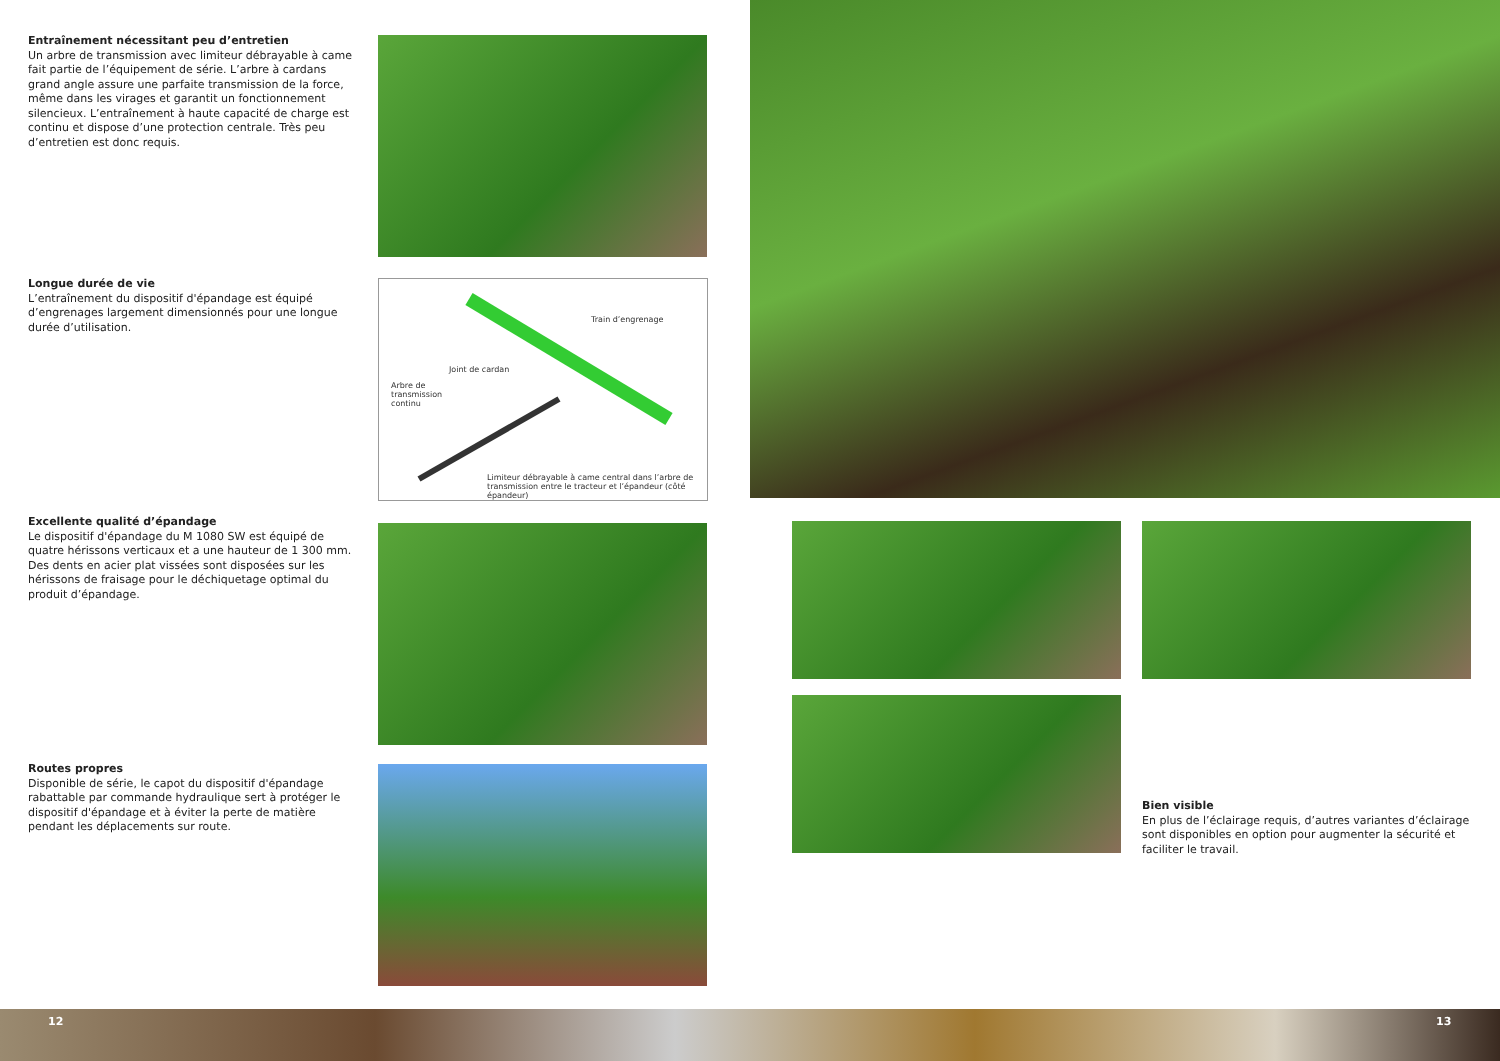Entraînement nécessitant peu d’entretien
Un arbre de transmission avec limiteur débrayable à came fait partie de l’équipement de série. L’arbre à cardans grand angle assure une parfaite transmission de la force, même dans les virages et garantit un fonctionnement silencieux. L’entraînement à haute capacité de charge est continu et dispose d’une protection centrale. Très peu d’entretien est donc requis.
Longue durée de vie
L’entraînement du dispositif d'épandage est équipé d’engrenages largement dimensionnés pour une longue durée d’utilisation.
Excellente qualité d’épandage
Le dispositif d'épandage du M 1080 SW est équipé de quatre hérissons verticaux et a une hauteur de 1 300 mm. Des dents en acier plat vissées sont disposées sur les hérissons de fraisage pour le déchiquetage optimal du produit d’épandage.
Routes propres
Disponible de série, le capot du dispositif d'épandage rabattable par commande hydraulique sert à protéger le dispositif d'épandage et à éviter la perte de matière pendant les déplacements sur route.
Train d’engrenage
Joint de cardan
Arbre de transmission continu
Limiteur débrayable à came central dans l’arbre de transmission entre le tracteur et l’épandeur (côté épandeur)
Bien visible
En plus de l’éclairage requis, d’autres variantes d’éclairage sont disponibles en option pour augmenter la sécurité et faciliter le travail.
12 13